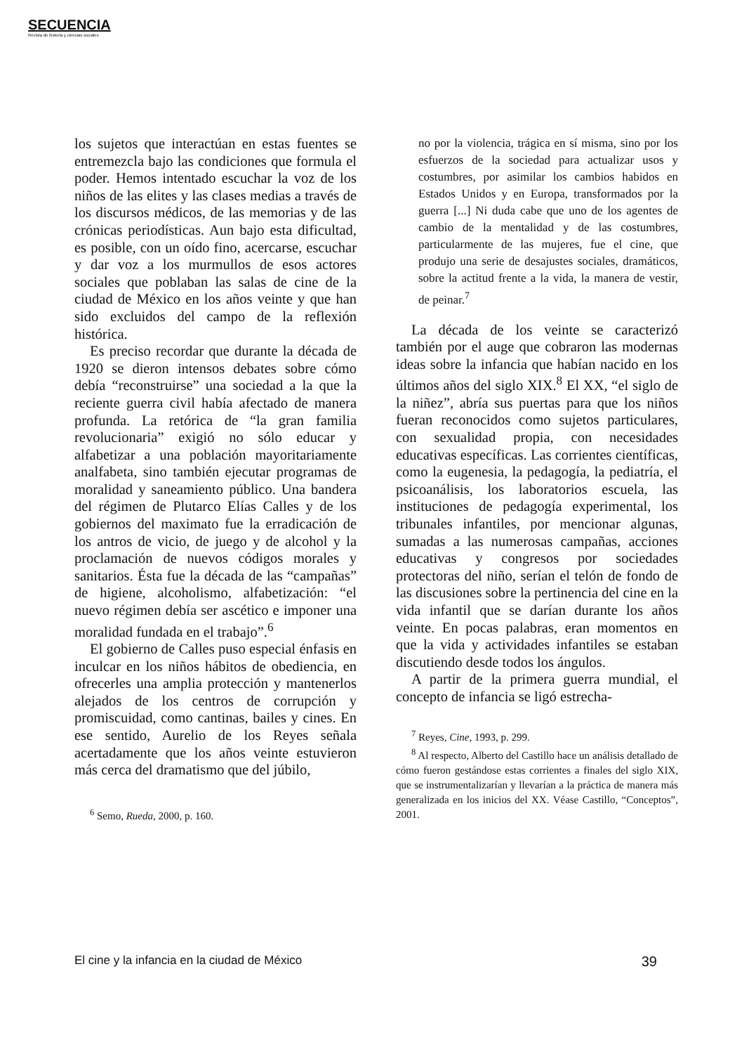SECUENCIA
Revista de historia y ciencias sociales
los sujetos que interactúan en estas fuentes se entremezcla bajo las condiciones que formula el poder. Hemos intentado escuchar la voz de los niños de las elites y las clases medias a través de los discursos médicos, de las memorias y de las crónicas periodísticas. Aun bajo esta dificultad, es posible, con un oído fino, acercarse, escuchar y dar voz a los murmullos de esos actores sociales que poblaban las salas de cine de la ciudad de México en los años veinte y que han sido excluidos del campo de la reflexión histórica.
Es preciso recordar que durante la década de 1920 se dieron intensos debates sobre cómo debía “reconstruirse” una sociedad a la que la reciente guerra civil había afectado de manera profunda. La retórica de “la gran familia revolucionaria” exigió no sólo educar y alfabetizar a una población mayoritariamente analfabeta, sino también ejecutar programas de moralidad y saneamiento público. Una bandera del régimen de Plutarco Elías Calles y de los gobiernos del maximato fue la erradicación de los antros de vicio, de juego y de alcohol y la proclamación de nuevos códigos morales y sanitarios. Ésta fue la década de las “campañas” de higiene, alcoholismo, alfabetización: “el nuevo régimen debía ser ascético e imponer una moralidad fundada en el trabajo”.<sup>6</sup>
El gobierno de Calles puso especial énfasis en inculcar en los niños hábitos de obediencia, en ofrecerles una amplia protección y mantenerlos alejados de los centros de corrupción y promiscuidad, como cantinas, bailes y cines. En ese sentido, Aurelio de los Reyes señala acertadamente que los años veinte estuvieron más cerca del dramatismo que del júbilo,
<sup>6</sup> Semo, Rueda, 2000, p. 160.
no por la violencia, trágica en sí misma, sino por los esfuerzos de la sociedad para actualizar usos y costumbres, por asimilar los cambios habidos en Estados Unidos y en Europa, transformados por la guerra [...] Ni duda cabe que uno de los agentes de cambio de la mentalidad y de las costumbres, particularmente de las mujeres, fue el cine, que produjo una serie de desajustes sociales, dramáticos, sobre la actitud frente a la vida, la manera de vestir, de peinar.<sup>7</sup>
La década de los veinte se caracterizó también por el auge que cobraron las modernas ideas sobre la infancia que habían nacido en los últimos años del siglo XIX.<sup>8</sup> El XX, “el siglo de la niñez”, abría sus puertas para que los niños fueran reconocidos como sujetos particulares, con sexualidad propia, con necesidades educativas específicas. Las corrientes científicas, como la eugenesia, la pedagogía, la pediatría, el psicoanálisis, los laboratorios escuela, las instituciones de pedagogía experimental, los tribunales infantiles, por mencionar algunas, sumadas a las numerosas campañas, acciones educativas y congresos por sociedades protectoras del niño, serían el telón de fondo de las discusiones sobre la pertinencia del cine en la vida infantil que se darían durante los años veinte. En pocas palabras, eran momentos en que la vida y actividades infantiles se estaban discutiendo desde todos los ángulos.
A partir de la primera guerra mundial, el concepto de infancia se ligó estrecha-
<sup>7</sup> Reyes, Cine, 1993, p. 299.
<sup>8</sup> Al respecto, Alberto del Castillo hace un análisis detallado de cómo fueron gestándose estas corrientes a finales del siglo XIX, que se instrumentalizarían y llevarían a la práctica de manera más generalizada en los inicios del XX. Véase Castillo, “Conceptos”, 2001.
El cine y la infancia en la ciudad de México 39